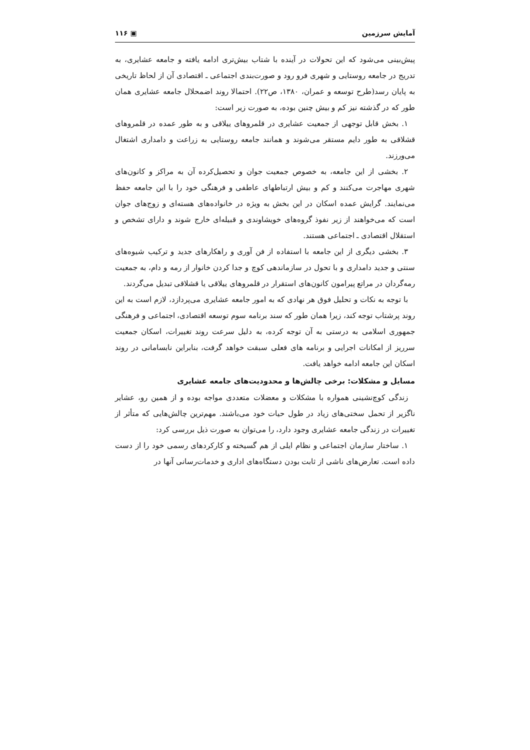آمایش سرزمین ▣ ۱۱۶
پیش‌بینی می‌شود که این تحولات در آینده با شتاب بیش‌تری ادامه یافته و جامعه عشایری، به تدریج در جامعه روستایی و شهری فرو رود و صورت‌بندی اجتماعی ـ اقتصادی آن از لحاظ تاریخی به پایان رسد(طرح توسعه و عمران، ۱۳۸۰، ص۲۲). احتمالا روند اضمحلال جامعه عشایری همان طور که در گذشته نیز کم و بیش چنین بوده، به صورت زیر است:
۱. بخش قابل توجهی از جمعیت عشایری در قلمروهای ییلاقی و به طور عمده در قلمروهای قشلاقی به طور دایم مستقر می‌شوند و همانند جامعه روستایی به زراعت و دامداری اشتغال می‌ورزند.
۲. بخشی از این جامعه، به خصوص جمعیت جوان و تحصیل‌کرده آن به مراکز و کانون‌های شهری مهاجرت می‌کنند و کم و بیش ارتباطهای عاطفی و فرهنگی خود را با این جامعه حفظ می‌نمایند. گرایش عمده اسکان در این بخش به ویژه در خانواده‌های هسته‌ای و زوج‌های جوان است که می‌خواهند از زیر نفوذ گروه‌های خویشاوندی و قبیله‌ای خارج شوند و دارای تشخص و استقلال اقتصادی ـ اجتماعی هستند.
۳. بخشی دیگری از این جامعه با استفاده از فن آوری و راهکارهای جدید و ترکیب شیوه‌های سنتی و جدید دامداری و با تحول در سازماندهی کوچ و جدا کردن خانوار از رمه و دام، به جمعیت رمه‌گردان در مراتع پیرامون کانون‌های استقرار در قلمروهای ییلاقی یا قشلاقی تبدیل می‌گردند.
با توجه به نکات و تحلیل فوق هر نهادی که به امور جامعه عشایری می‌پردازد، لازم است به این روند پرشتاب توجه کند، زیرا همان طور که سند برنامه سوم توسعه اقتصادی، اجتماعی و فرهنگی جمهوری اسلامی به درستی به آن توجه کرده، به دلیل سرعت روند تغییرات، اسکان جمعیت سرریز از امکانات اجرایی و برنامه های فعلی سبقت خواهد گرفت، بنابراین نابسامانی در روند اسکان این جامعه ادامه خواهد یافت.
مسایل و مشکلات: برخی چالش‌ها و محدودیت‌های جامعه عشایری
زندگی کوچ‌نشینی همواره با مشکلات و معضلات متعددی مواجه بوده و از همین رو، عشایر ناگزیر از تحمل سختی‌های زیاد در طول حیات خود می‌باشند. مهم‌ترین چالش‌هایی که متأثر از تغییرات در زندگی جامعه عشایری وجود دارد، را می‌توان به صورت ذیل بررسی کرد:
۱. ساختار سازمان اجتماعی و نظام ایلی از هم گسیخته و کارکردهای رسمی خود را از دست داده است. تعارض‌های ناشی از ثابت بودن دستگاه‌های اداری و خدمات‌رسانی آنها در